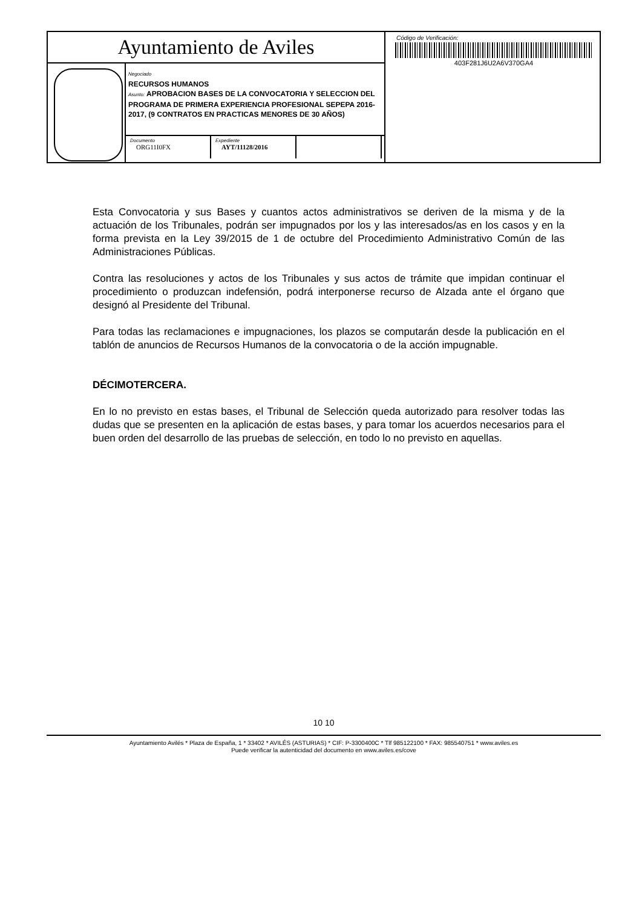Ayuntamiento de Aviles
Negociado
RECURSOS HUMANOS
Asunto: APROBACION BASES DE LA CONVOCATORIA Y SELECCION DEL PROGRAMA DE PRIMERA EXPERIENCIA PROFESIONAL SEPEPA 2016-2017, (9 CONTRATOS EN PRACTICAS MENORES DE 30 AÑOS)
Documento
ORG11I0FX
Expediente
AYT/11128/2016
Código de Verificación:
403F281J6U2A6V370GA4
Esta Convocatoria y sus Bases y cuantos actos administrativos se deriven de la misma y de la actuación de los Tribunales, podrán ser impugnados por los y las interesados/as en los casos y en la forma prevista en la Ley 39/2015 de 1 de octubre del Procedimiento Administrativo Común de las Administraciones Públicas.
Contra las resoluciones y actos de los Tribunales y sus actos de trámite que impidan continuar el procedimiento o produzcan indefensión, podrá interponerse recurso de Alzada ante el órgano que designó al Presidente del Tribunal.
Para todas las reclamaciones e impugnaciones, los plazos se computarán desde la publicación en el tablón de anuncios de Recursos Humanos de la convocatoria o de la acción impugnable.
DÉCIMOTERCERA.
En lo no previsto en estas bases, el Tribunal de Selección queda autorizado para resolver todas las dudas que se presenten en la aplicación de estas bases, y para tomar los acuerdos necesarios para el buen orden del desarrollo de las pruebas de selección, en todo lo no previsto en aquellas.
10 10
Ayuntamiento Avilés * Plaza de España, 1 * 33402 * AVILÉS (ASTURIAS) * CIF: P-3300400C * Tlf 985122100 * FAX: 985540751 * www.aviles.es
Puede verificar la autenticidad del documento en www.aviles.es/cove